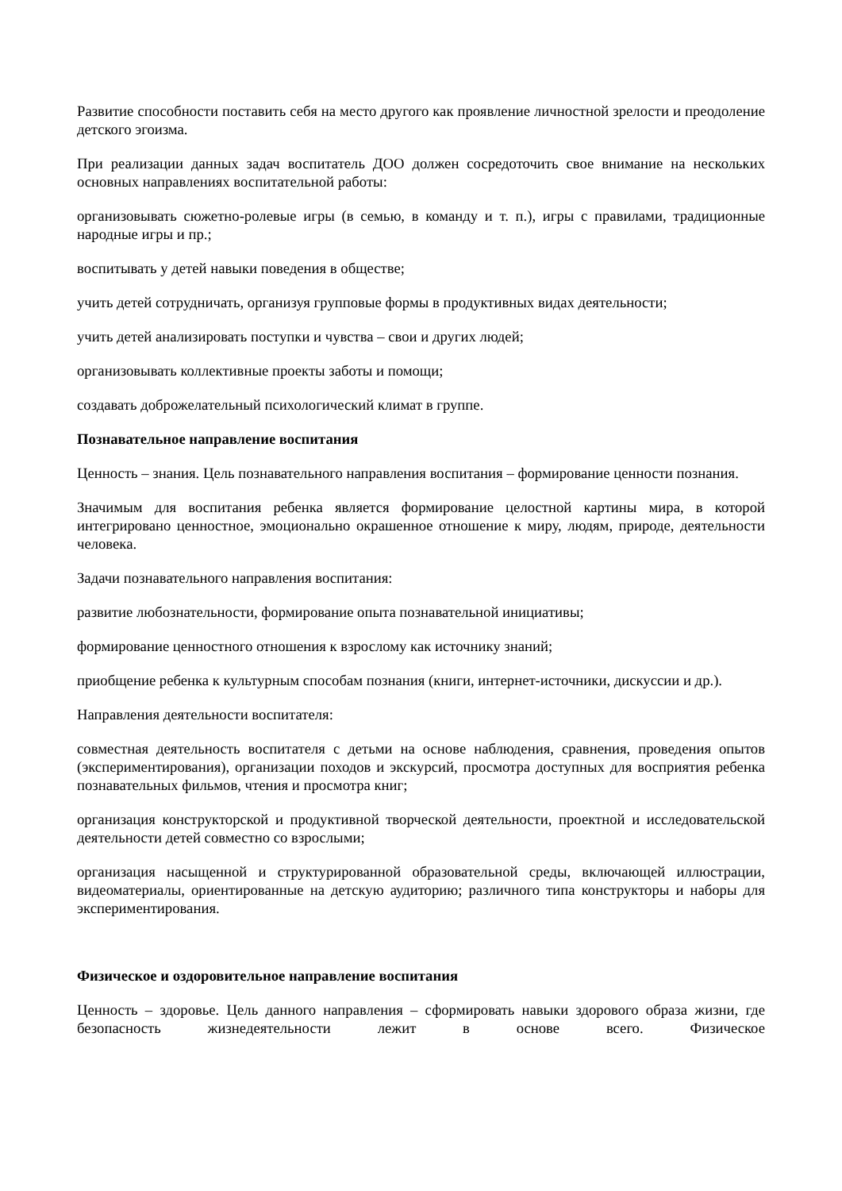Развитие способности поставить себя на место другого как проявление личностной зрелости и преодоление детского эгоизма.
При реализации данных задач воспитатель ДОО должен сосредоточить свое внимание на нескольких основных направлениях воспитательной работы:
организовывать сюжетно-ролевые игры (в семью, в команду и т. п.), игры с правилами, традиционные народные игры и пр.;
воспитывать у детей навыки поведения в обществе;
учить детей сотрудничать, организуя групповые формы в продуктивных видах деятельности;
учить детей анализировать поступки и чувства – свои и других людей;
организовывать коллективные проекты заботы и помощи;
создавать доброжелательный психологический климат в группе.
Познавательное направление воспитания
Ценность – знания. Цель познавательного направления воспитания – формирование ценности познания.
Значимым для воспитания ребенка является формирование целостной картины мира, в которой интегрировано ценностное, эмоционально окрашенное отношение к миру, людям, природе, деятельности человека.
Задачи познавательного направления воспитания:
развитие любознательности, формирование опыта познавательной инициативы;
формирование ценностного отношения к взрослому как источнику знаний;
приобщение ребенка к культурным способам познания (книги, интернет-источники, дискуссии и др.).
Направления деятельности воспитателя:
совместная деятельность воспитателя с детьми на основе наблюдения, сравнения, проведения опытов (экспериментирования), организации походов и экскурсий, просмотра доступных для восприятия ребенка познавательных фильмов, чтения и просмотра книг;
организация конструкторской и продуктивной творческой деятельности, проектной и исследовательской деятельности детей совместно со взрослыми;
организация насыщенной и структурированной образовательной среды, включающей иллюстрации, видеоматериалы, ориентированные на детскую аудиторию; различного типа конструкторы и наборы для экспериментирования.
Физическое и оздоровительное направление воспитания
Ценность – здоровье. Цель данного направления – сформировать навыки здорового образа жизни, где безопасность жизнедеятельности лежит в основе всего. Физическое